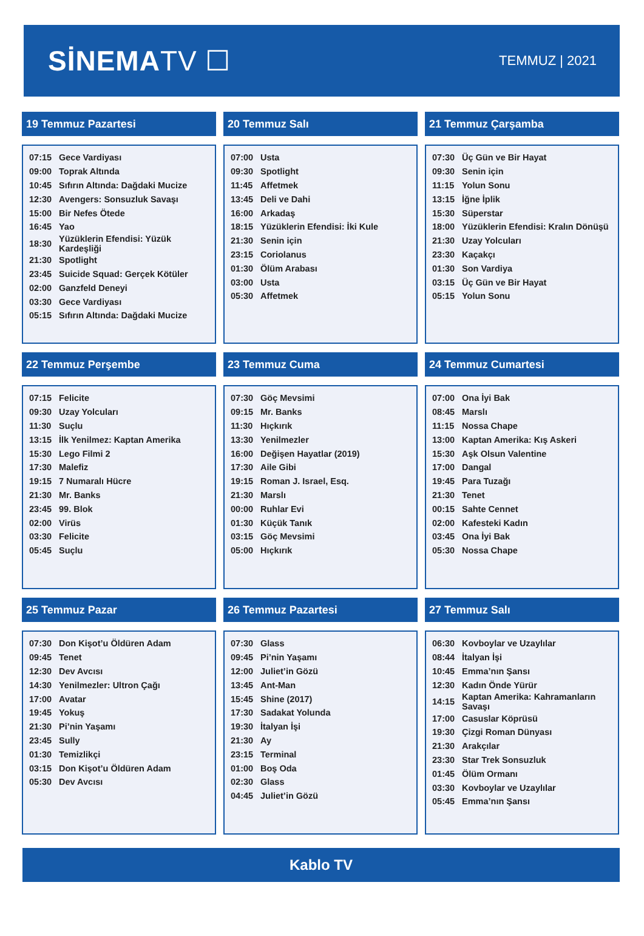SİNEMATV ☐
TEMMUZ | 2021
19 Temmuz Pazartesi
| 07:15 | Gece Vardiyası |
| 09:00 | Toprak Altında |
| 10:45 | Sıfırın Altında: Dağdaki Mucize |
| 12:30 | Avengers: Sonsuzluk Savaşı |
| 15:00 | Bir Nefes Ötede |
| 16:45 | Yao |
| 18:30 | Yüzüklerin Efendisi: Yüzük Kardeşliği |
| 21:30 | Spotlight |
| 23:45 | Suicide Squad: Gerçek Kötüler |
| 02:00 | Ganzfeld Deneyi |
| 03:30 | Gece Vardiyası |
| 05:15 | Sıfırın Altında: Dağdaki Mucize |
20 Temmuz Salı
| 07:00 | Usta |
| 09:30 | Spotlight |
| 11:45 | Affetmek |
| 13:45 | Deli ve Dahi |
| 16:00 | Arkadaş |
| 18:15 | Yüzüklerin Efendisi: İki Kule |
| 21:30 | Senin için |
| 23:15 | Coriolanus |
| 01:30 | Ölüm Arabası |
| 03:00 | Usta |
| 05:30 | Affetmek |
21 Temmuz Çarşamba
| 07:30 | Üç Gün ve Bir Hayat |
| 09:30 | Senin için |
| 11:15 | Yolun Sonu |
| 13:15 | İğne İplik |
| 15:30 | Süperstar |
| 18:00 | Yüzüklerin Efendisi: Kralın Dönüşü |
| 21:30 | Uzay Yolcuları |
| 23:30 | Kaçakçı |
| 01:30 | Son Vardiya |
| 03:15 | Üç Gün ve Bir Hayat |
| 05:15 | Yolun Sonu |
22 Temmuz Perşembe
| 07:15 | Felicite |
| 09:30 | Uzay Yolcuları |
| 11:30 | Suçlu |
| 13:15 | İlk Yenilmez: Kaptan Amerika |
| 15:30 | Lego Filmi 2 |
| 17:30 | Malefiz |
| 19:15 | 7 Numaralı Hücre |
| 21:30 | Mr. Banks |
| 23:45 | 99. Blok |
| 02:00 | Virüs |
| 03:30 | Felicite |
| 05:45 | Suçlu |
23 Temmuz Cuma
| 07:30 | Göç Mevsimi |
| 09:15 | Mr. Banks |
| 11:30 | Hıçkırık |
| 13:30 | Yenilmezler |
| 16:00 | Değişen Hayatlar (2019) |
| 17:30 | Aile Gibi |
| 19:15 | Roman J. Israel, Esq. |
| 21:30 | Marslı |
| 00:00 | Ruhlar Evi |
| 01:30 | Küçük Tanık |
| 03:15 | Göç Mevsimi |
| 05:00 | Hıçkırık |
24 Temmuz Cumartesi
| 07:00 | Ona İyi Bak |
| 08:45 | Marslı |
| 11:15 | Nossa Chape |
| 13:00 | Kaptan Amerika: Kış Askeri |
| 15:30 | Aşk Olsun Valentine |
| 17:00 | Dangal |
| 19:45 | Para Tuzağı |
| 21:30 | Tenet |
| 00:15 | Sahte Cennet |
| 02:00 | Kafesteki Kadın |
| 03:45 | Ona İyi Bak |
| 05:30 | Nossa Chape |
25 Temmuz Pazar
| 07:30 | Don Kişot’u Öldüren Adam |
| 09:45 | Tenet |
| 12:30 | Dev Avcısı |
| 14:30 | Yenilmezler: Ultron Çağı |
| 17:00 | Avatar |
| 19:45 | Yokuş |
| 21:30 | Pi’nin Yaşamı |
| 23:45 | Sully |
| 01:30 | Temizlikçi |
| 03:15 | Don Kişot’u Öldüren Adam |
| 05:30 | Dev Avcısı |
26 Temmuz Pazartesi
| 07:30 | Glass |
| 09:45 | Pi’nin Yaşamı |
| 12:00 | Juliet’in Gözü |
| 13:45 | Ant-Man |
| 15:45 | Shine (2017) |
| 17:30 | Sadakat Yolunda |
| 19:30 | İtalyan İşi |
| 21:30 | Ay |
| 23:15 | Terminal |
| 01:00 | Boş Oda |
| 02:30 | Glass |
| 04:45 | Juliet’in Gözü |
27 Temmuz Salı
| 06:30 | Kovboylar ve Uzaylılar |
| 08:44 | İtalyan İşi |
| 10:45 | Emma’nın Şansı |
| 12:30 | Kadın Önde Yürür |
| 14:15 | Kaptan Amerika: Kahramanların Savaşı |
| 17:00 | Casuslar Köprüsü |
| 19:30 | Çizgi Roman Dünyası |
| 21:30 | Arakçılar |
| 23:30 | Star Trek Sonsuzluk |
| 01:45 | Ölüm Ormanı |
| 03:30 | Kovboylar ve Uzaylılar |
| 05:45 | Emma’nın Şansı |
Kablo TV